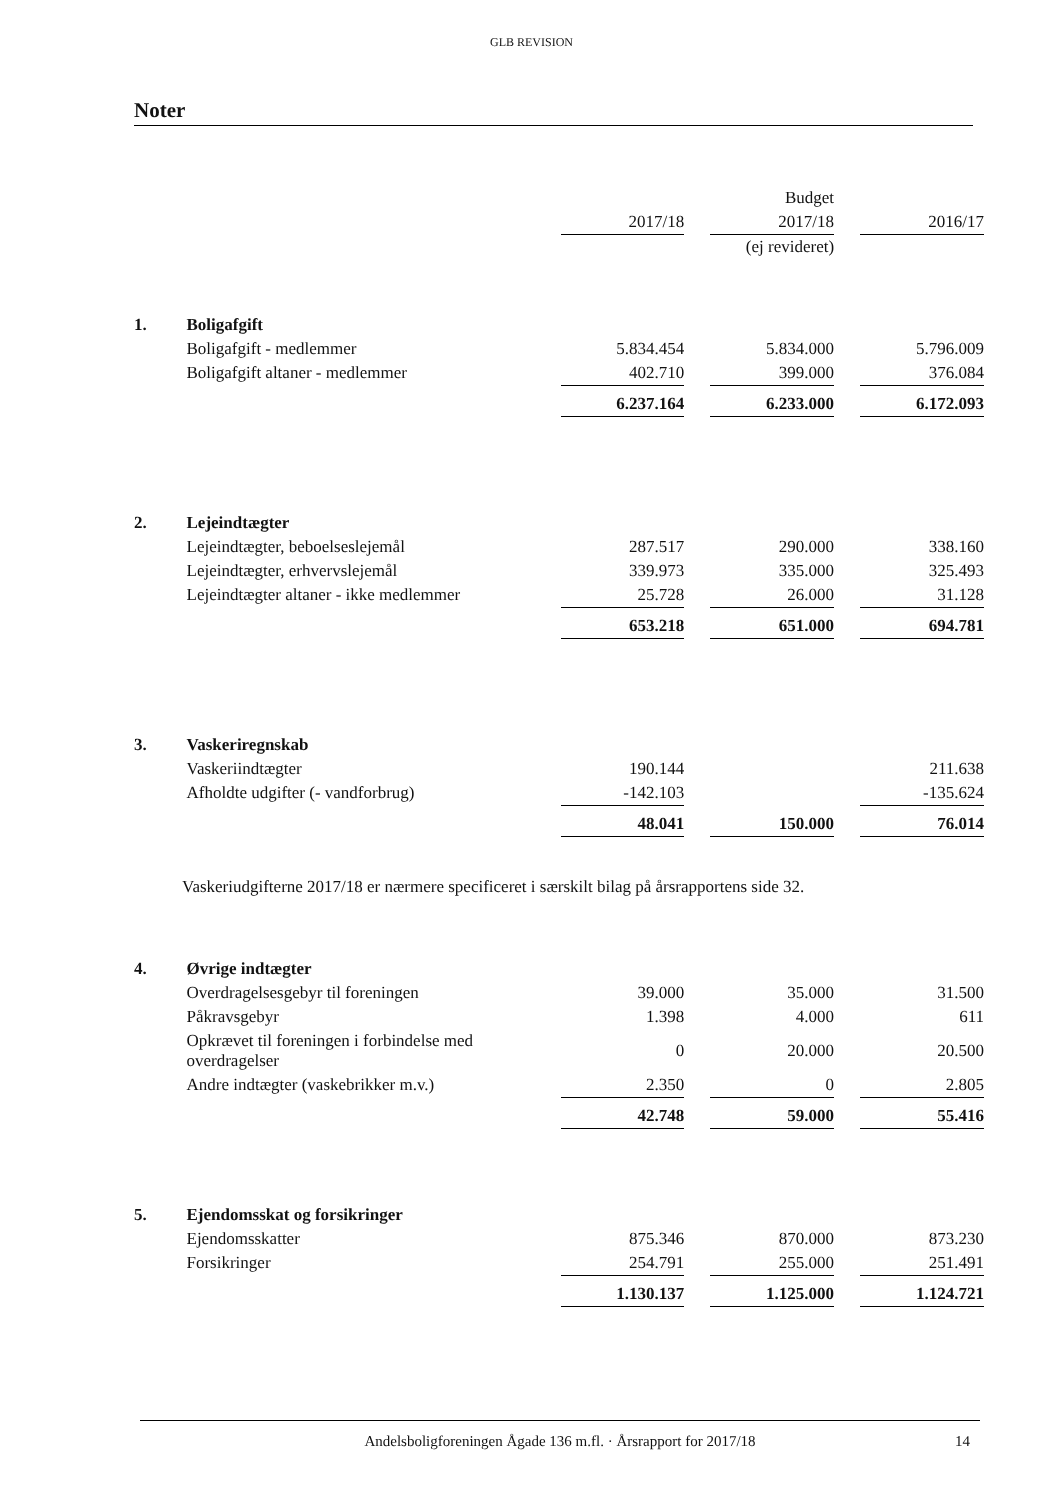GLB REVISION
Noter
| | | | | Budget | | |
| | | 2017/18 | | 2017/18 | | 2016/17 |
| | | | | (ej revideret) | | |
| 1. | Boligafgift | | | | | |
| | Boligafgift - medlemmer | 5.834.454 | | 5.834.000 | | 5.796.009 |
| | Boligafgift altaner - medlemmer | 402.710 | | 399.000 | | 376.084 |
| | | 6.237.164 | | 6.233.000 | | 6.172.093 |
| 2. | Lejeindtægter | | | | | |
| | Lejeindtægter, beboelseslejemål | 287.517 | | 290.000 | | 338.160 |
| | Lejeindtægter, erhvervslejemål | 339.973 | | 335.000 | | 325.493 |
| | Lejeindtægter altaner - ikke medlemmer | 25.728 | | 26.000 | | 31.128 |
| | | 653.218 | | 651.000 | | 694.781 |
| 3. | Vaskeriregnskab | | | | | |
| | Vaskeriindtægter | 190.144 | | | | 211.638 |
| | Afholdte udgifter (- vandforbrug) | -142.103 | | | | -135.624 |
| | | 48.041 | | 150.000 | | 76.014 |
| Vaskeriudgifterne 2017/18 er nærmere specificeret i særskilt bilag på årsrapportens side 32. | | | | | | |
| 4. | Øvrige indtægter | | | | | |
| | Overdragelsesgebyr til foreningen | 39.000 | | 35.000 | | 31.500 |
| | Påkravsgebyr | 1.398 | | 4.000 | | 611 |
| | Opkrævet til foreningen i forbindelse med overdragelser | 0 | | 20.000 | | 20.500 |
| | Andre indtægter (vaskebrikker m.v.) | 2.350 | | 0 | | 2.805 |
| | | 42.748 | | 59.000 | | 55.416 |
| 5. | Ejendomsskat og forsikringer | | | | | |
| | Ejendomsskatter | 875.346 | | 870.000 | | 873.230 |
| | Forsikringer | 254.791 | | 255.000 | | 251.491 |
| | | 1.130.137 | | 1.125.000 | | 1.124.721 |
Andelsboligforeningen Ågade 136 m.fl. · Årsrapport for 2017/18 14